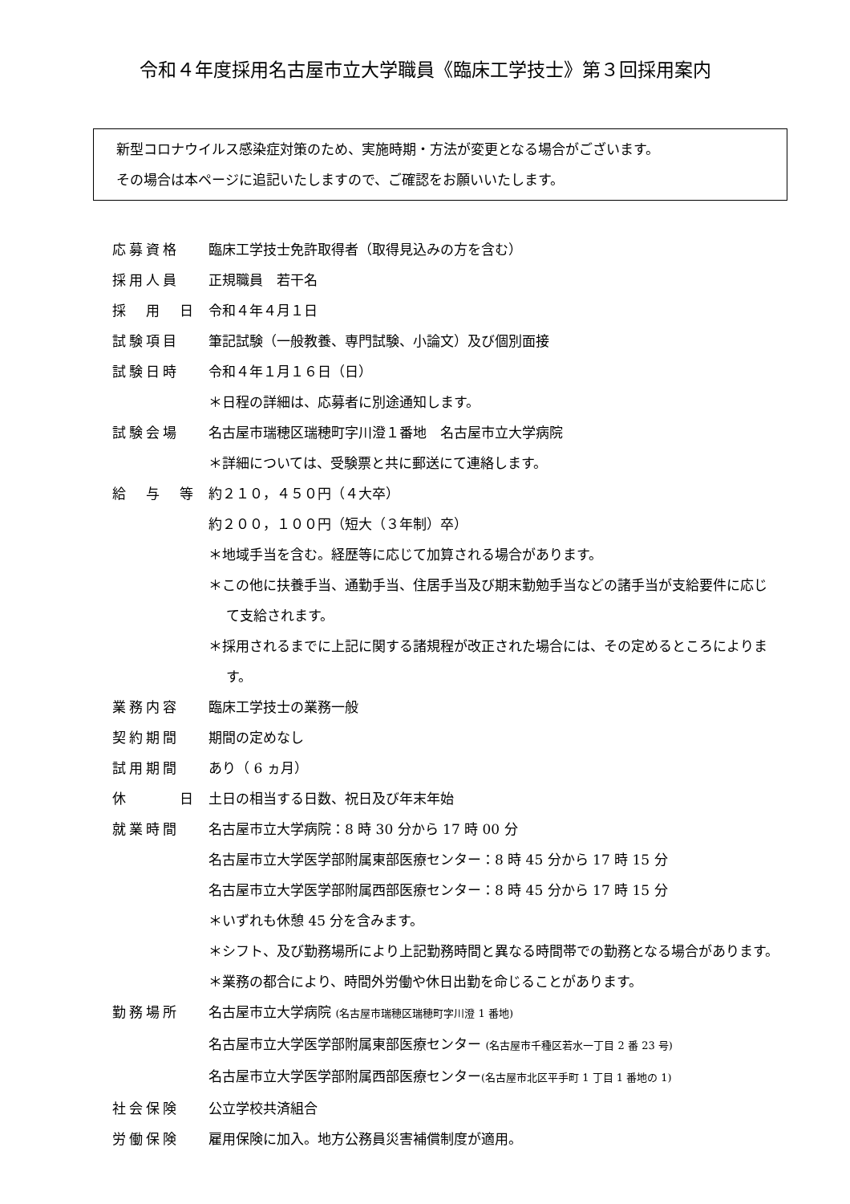令和４年度採用名古屋市立大学職員《臨床工学技士》第３回採用案内
新型コロナウイルス感染症対策のため、実施時期・方法が変更となる場合がございます。
その場合は本ページに追記いたしますので、ご確認をお願いいたします。
| 応募資格 | 臨床工学技士免許取得者（取得見込みの方を含む） |
| 採用人員 | 正規職員 若干名 |
| 採 用 日 | 令和４年４月１日 |
| 試験項目 | 筆記試験（一般教養、専門試験、小論文）及び個別面接 |
| 試験日時 | 令和４年１月１６日（日） ＊日程の詳細は、応募者に別途通知します。 |
| 試験会場 | 名古屋市瑞穂区瑞穂町字川澄１番地 名古屋市立大学病院 ＊詳細については、受験票と共に郵送にて連絡します。 |
| 給 与 等 | 約２１０，４５０円（４大卒） 約２００，１００円（短大（３年制）卒） ＊地域手当を含む。経歴等に応じて加算される場合があります。 ＊この他に扶養手当、通勤手当、住居手当及び期末勤勉手当などの諸手当が支給要件に応じて支給されます。 ＊採用されるまでに上記に関する諸規程が改正された場合には、その定めるところによります。 |
| 業務内容 | 臨床工学技士の業務一般 |
| 契約期間 | 期間の定めなし |
| 試用期間 | あり（ 6 ヵ月） |
| 休 日 | 土日の相当する日数、祝日及び年末年始 |
| 就業時間 | 名古屋市立大学病院：8 時 30 分から 17 時 00 分 名古屋市立大学医学部附属東部医療センター：8 時 45 分から 17 時 15 分 名古屋市立大学医学部附属西部医療センター：8 時 45 分から 17 時 15 分 ＊いずれも休憩 45 分を含みます。 ＊シフト、及び勤務場所により上記勤務時間と異なる時間帯での勤務となる場合があります。 ＊業務の都合により、時間外労働や休日出勤を命じることがあります。 |
| 勤務場所 | 名古屋市立大学病院 (名古屋市瑞穂区瑞穂町字川澄 1 番地) 名古屋市立大学医学部附属東部医療センター (名古屋市千種区若水一丁目 2 番 23 号) 名古屋市立大学医学部附属西部医療センター (名古屋市北区平手町 1 丁目 1 番地の 1) |
| 社会保険 | 公立学校共済組合 |
| 労働保険 | 雇用保険に加入。地方公務員災害補償制度が適用。 |